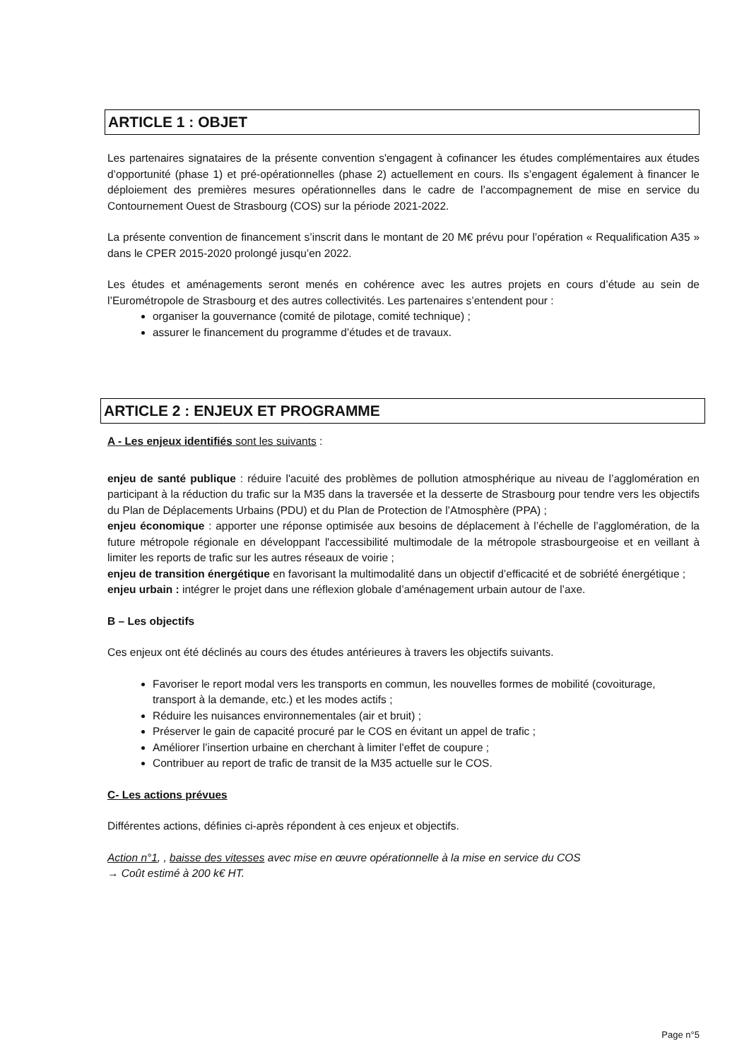ARTICLE 1 : OBJET
Les partenaires signataires de la présente convention s'engagent à cofinancer les études complémentaires aux études d’opportunité (phase 1) et pré-opérationnelles (phase 2) actuellement en cours. Ils s’engagent également à financer le déploiement des premières mesures opérationnelles dans le cadre de l’accompagnement de mise en service du Contournement Ouest de Strasbourg (COS) sur la période 2021-2022.
La présente convention de financement s’inscrit dans le montant de 20 M€ prévu pour l’opération « Requalification A35 » dans le CPER 2015-2020 prolongé jusqu’en 2022.
Les études et aménagements seront menés en cohérence avec les autres projets en cours d’étude au sein de l’Eurométropole de Strasbourg et des autres collectivités. Les partenaires s’entendent pour :
organiser la gouvernance (comité de pilotage, comité technique) ;
assurer le financement du programme d’études et de travaux.
ARTICLE 2 : ENJEUX ET PROGRAMME
A - Les enjeux identifiés sont les suivants :
enjeu de santé publique : réduire l'acuité des problèmes de pollution atmosphérique au niveau de l’agglomération en participant à la réduction du trafic sur la M35 dans la traversée et la desserte de Strasbourg pour tendre vers les objectifs du Plan de Déplacements Urbains (PDU) et du Plan de Protection de l’Atmosphère (PPA) ;
enjeu économique : apporter une réponse optimisée aux besoins de déplacement à l’échelle de l’agglomération, de la future métropole régionale en développant l'accessibilité multimodale de la métropole strasbourgeoise et en veillant à limiter les reports de trafic sur les autres réseaux de voirie ;
enjeu de transition énergétique en favorisant la multimodalité dans un objectif d’efficacité et de sobriété énergétique ;
enjeu urbain : intégrer le projet dans une réflexion globale d’aménagement urbain autour de l’axe.
B – Les objectifs
Ces enjeux ont été déclinés au cours des études antérieures à travers les objectifs suivants.
Favoriser le report modal vers les transports en commun, les nouvelles formes de mobilité (covoiturage, transport à la demande, etc.) et les modes actifs ;
Réduire les nuisances environnementales (air et bruit) ;
Préserver le gain de capacité procuré par le COS en évitant un appel de trafic ;
Améliorer l’insertion urbaine en cherchant à limiter l’effet de coupure ;
Contribuer au report de trafic de transit de la M35 actuelle sur le COS.
C- Les actions prévues
Différentes actions, définies ci-après répondent à ces enjeux et objectifs.
Action n°1, , baisse des vitesses avec mise en œuvre opérationnelle à la mise en service du COS
→ Coût estimé à 200 k€ HT.
Page n°5